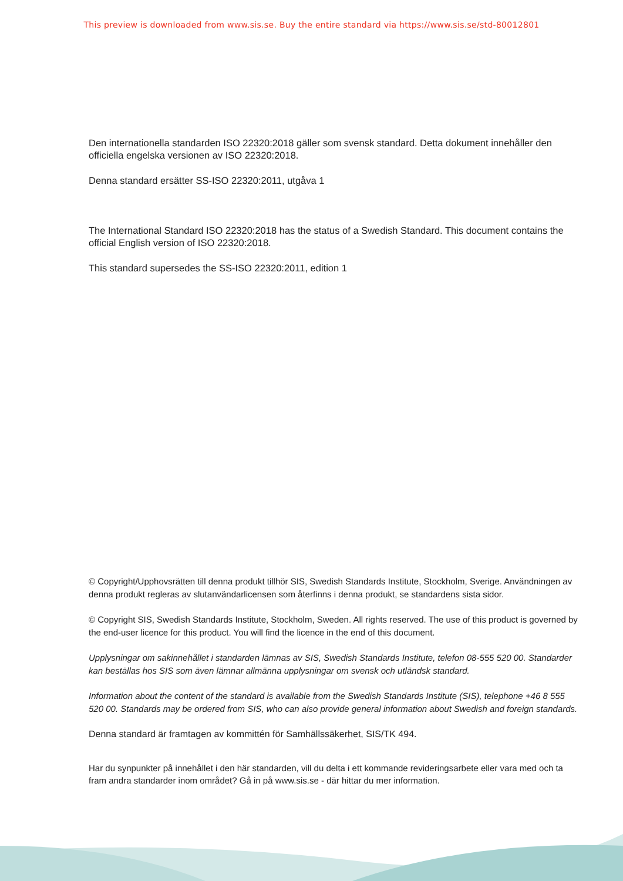This preview is downloaded from www.sis.se. Buy the entire standard via https://www.sis.se/std-80012801
Den internationella standarden ISO 22320:2018 gäller som svensk standard. Detta dokument innehåller den officiella engelska versionen av ISO 22320:2018.
Denna standard ersätter SS-ISO 22320:2011, utgåva 1
The International Standard ISO 22320:2018 has the status of a Swedish Standard. This document contains the official English version of ISO 22320:2018.
This standard supersedes the SS-ISO 22320:2011, edition 1
© Copyright/Upphovsrätten till denna produkt tillhör SIS, Swedish Standards Institute, Stockholm, Sverige. Användningen av denna produkt regleras av slutanvändarlicensen som återfinns i denna produkt, se standardens sista sidor.
© Copyright SIS, Swedish Standards Institute, Stockholm, Sweden. All rights reserved. The use of this product is governed by the end-user licence for this product. You will find the licence in the end of this document.
Upplysningar om sakinnehållet i standarden lämnas av SIS, Swedish Standards Institute, telefon 08-555 520 00. Standarder kan beställas hos SIS som även lämnar allmänna upplysningar om svensk och utländsk standard.
Information about the content of the standard is available from the Swedish Standards Institute (SIS), telephone +46 8 555 520 00. Standards may be ordered from SIS, who can also provide general information about Swedish and foreign standards.
Denna standard är framtagen av kommittén för Samhällssäkerhet, SIS/TK 494.
Har du synpunkter på innehållet i den här standarden, vill du delta i ett kommande revideringsarbete eller vara med och ta fram andra standarder inom området? Gå in på www.sis.se - där hittar du mer information.